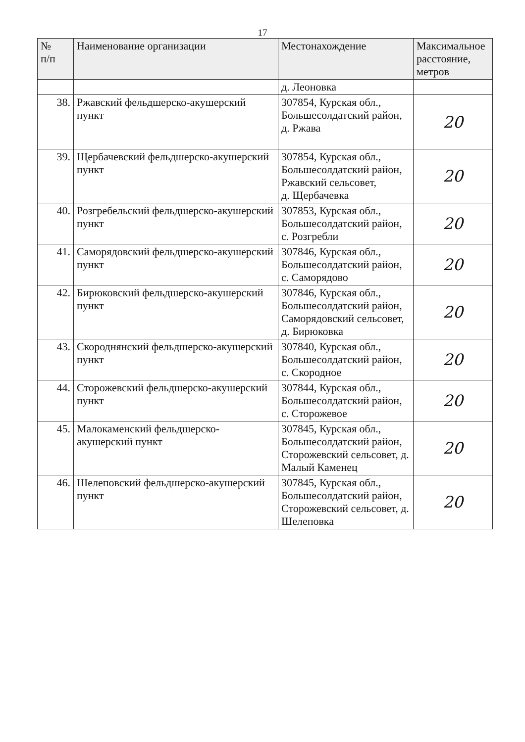17
| № п/п | Наименование организации | Местонахождение | Максимальное расстояние, метров |
| --- | --- | --- | --- |
| | | д. Леоновка | |
| 38. | Ржавский фельдшерско-акушерский пункт | 307854, Курская обл., Большесолдатский район, д. Ржава | 20 |
| 39. | Щербачевский фельдшерско-акушерский пункт | 307854, Курская обл., Большесолдатский район, Ржавский сельсовет, д. Щербачевка | 20 |
| 40. | Розгребельский фельдшерско-акушерский пункт | 307853, Курская обл., Большесолдатский район, с. Розгребли | 20 |
| 41. | Саморядовский фельдшерско-акушерский пункт | 307846, Курская обл., Большесолдатский район, с. Саморядово | 20 |
| 42. | Бирюковский фельдшерско-акушерский пункт | 307846, Курская обл., Большесолдатский район, Саморядовский сельсовет, д. Бирюковка | 20 |
| 43. | Скороднянский фельдшерско-акушерский пункт | 307840, Курская обл., Большесолдатский район, с. Скородное | 20 |
| 44. | Сторожевский фельдшерско-акушерский пункт | 307844, Курская обл., Большесолдатский район, с. Сторожевое | 20 |
| 45. | Малокаменский фельдшерско-акушерский пункт | 307845, Курская обл., Большесолдатский район, Сторожевский сельсовет, д. Малый Каменец | 20 |
| 46. | Шелеповский фельдшерско-акушерский пункт | 307845, Курская обл., Большесолдатский район, Сторожевский сельсовет, д. Шелеповка | 20 |